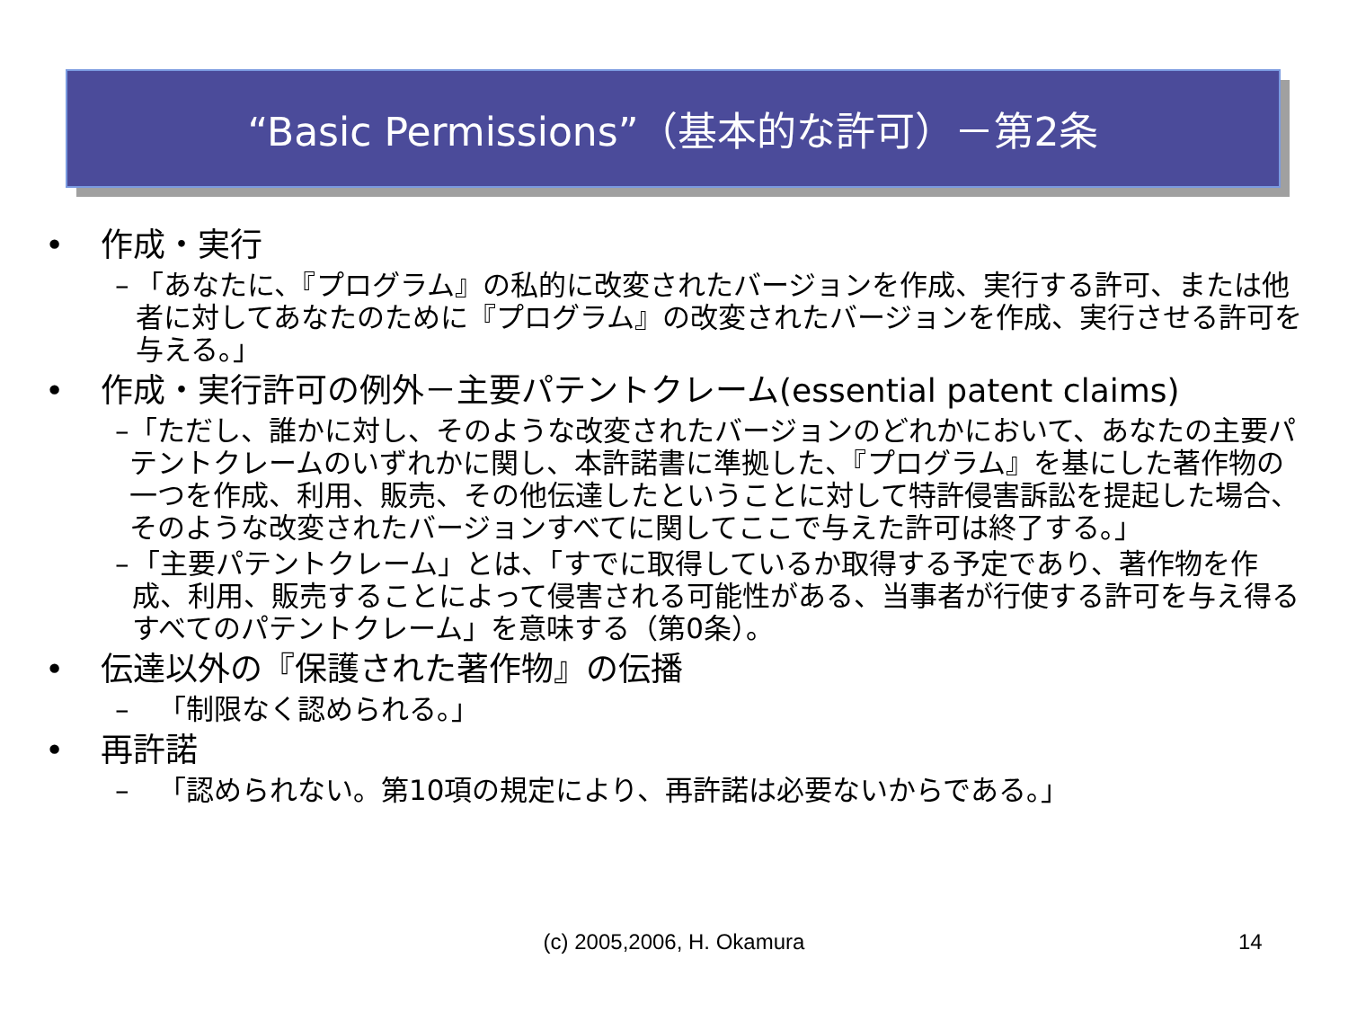“Basic Permissions”（基本的な許可）－第2条
• 作成・実行
– 「あなたに、『プログラム』の私的に改変されたバージョンを作成、実行する許可、または他者に対してあなたのために『プログラム』の改変されたバージョンを作成、実行させる許可を与える。」
• 作成・実行許可の例外－主要パテントクレーム(essential patent claims)
– 「ただし、誰かに対し、そのような改変されたバージョンのどれかにおいて、あなたの主要パテントクレームのいずれかに関し、本許諾書に準拠した、『プログラム』を基にした著作物の一つを作成、利用、販売、その他伝達したということに対して特許侵害訴訟を提起した場合、そのような改変されたバージョンすべてに関してここで与えた許可は終了する。」
– 「主要パテントクレーム」とは、「すでに取得しているか取得する予定であり、著作物を作成、利用、販売することによって侵害される可能性がある、当事者が行使する許可を与え得るすべてのパテントクレーム」を意味する（第0条）。
• 伝達以外の『保護された著作物』の伝播
– 「制限なく認められる。」
• 再許諾
– 「認められない。第10項の規定により、再許諾は必要ないからである。」
(c) 2005,2006, H. Okamura 14